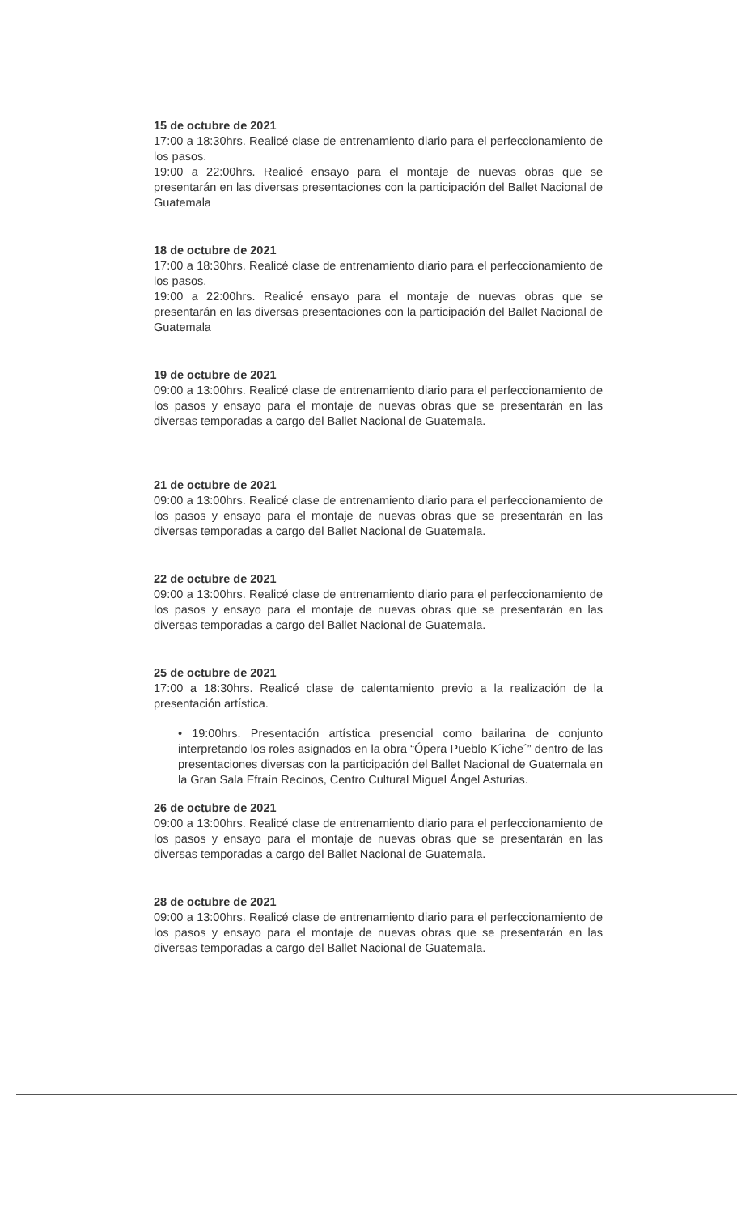15 de octubre de 2021
17:00 a 18:30hrs. Realicé clase de entrenamiento diario para el perfeccionamiento de los pasos.
19:00 a 22:00hrs. Realicé ensayo para el montaje de nuevas obras que se presentarán en las diversas presentaciones con la participación del Ballet Nacional de Guatemala
18 de octubre de 2021
17:00 a 18:30hrs. Realicé clase de entrenamiento diario para el perfeccionamiento de los pasos.
19:00 a 22:00hrs. Realicé ensayo para el montaje de nuevas obras que se presentarán en las diversas presentaciones con la participación del Ballet Nacional de Guatemala
19 de octubre de 2021
09:00 a 13:00hrs. Realicé clase de entrenamiento diario para el perfeccionamiento de los pasos y ensayo para el montaje de nuevas obras que se presentarán en las diversas temporadas a cargo del Ballet Nacional de Guatemala.
21 de octubre de 2021
09:00 a 13:00hrs. Realicé clase de entrenamiento diario para el perfeccionamiento de los pasos y ensayo para el montaje de nuevas obras que se presentarán en las diversas temporadas a cargo del Ballet Nacional de Guatemala.
22 de octubre de 2021
09:00 a 13:00hrs. Realicé clase de entrenamiento diario para el perfeccionamiento de los pasos y ensayo para el montaje de nuevas obras que se presentarán en las diversas temporadas a cargo del Ballet Nacional de Guatemala.
25 de octubre de 2021
17:00 a 18:30hrs. Realicé clase de calentamiento previo a la realización de la presentación artística.
• 19:00hrs. Presentación artística presencial como bailarina de conjunto interpretando los roles asignados en la obra “Ópera Pueblo K´iche´” dentro de las presentaciones diversas con la participación del Ballet Nacional de Guatemala en la Gran Sala Efraín Recinos, Centro Cultural Miguel Ángel Asturias.
26 de octubre de 2021
09:00 a 13:00hrs. Realicé clase de entrenamiento diario para el perfeccionamiento de los pasos y ensayo para el montaje de nuevas obras que se presentarán en las diversas temporadas a cargo del Ballet Nacional de Guatemala.
28 de octubre de 2021
09:00 a 13:00hrs. Realicé clase de entrenamiento diario para el perfeccionamiento de los pasos y ensayo para el montaje de nuevas obras que se presentarán en las diversas temporadas a cargo del Ballet Nacional de Guatemala.